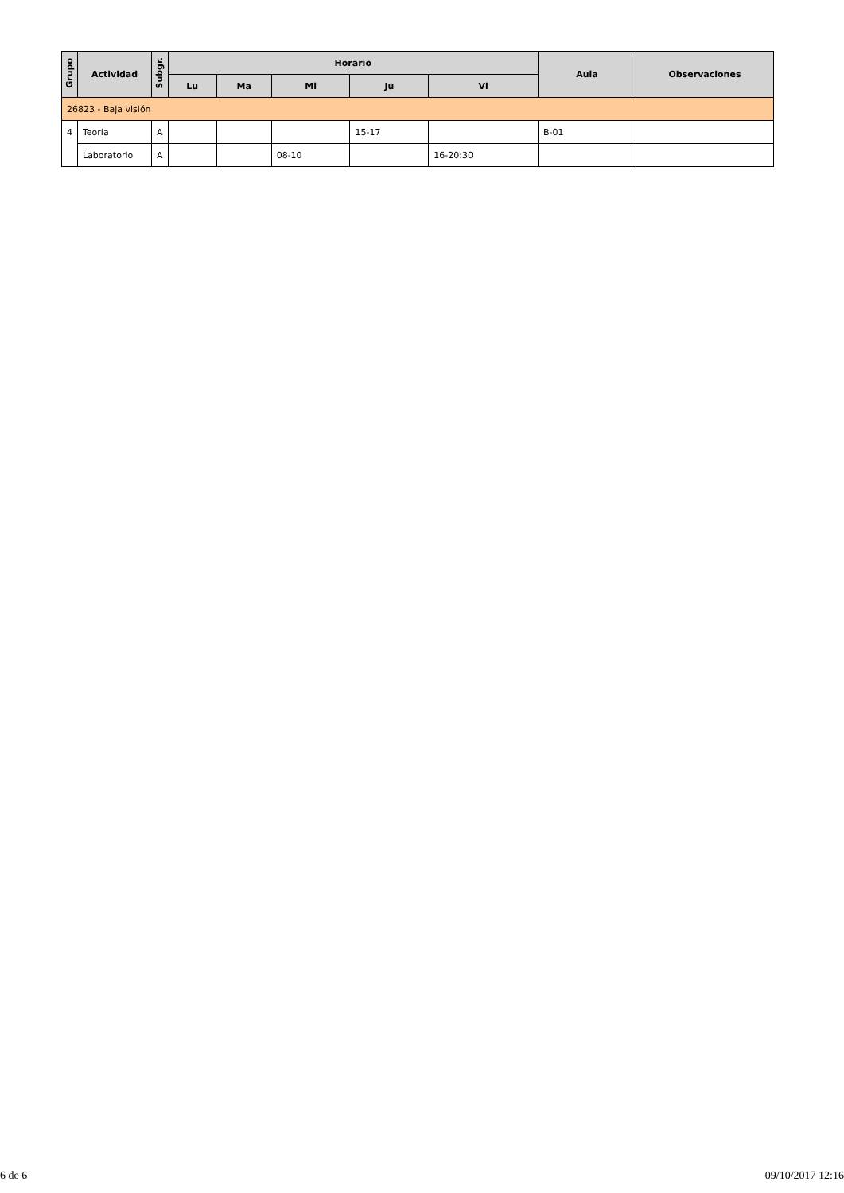| Grupo | Actividad | Subgr. | Horario | | | | | Aula | Observaciones |
| --- | --- | --- | --- | --- | --- | --- | --- | --- | --- |
| | | | Lu | Ma | Mi | Ju | Vi | | |
| 26823 - Baja visión | | | | | | | | | |
| 4 | Teoría | A | | | | 15-17 | | B-01 | |
| | Laboratorio | A | | | 08-10 | | 16-20:30 | | |
6 de 6 09/10/2017 12:16